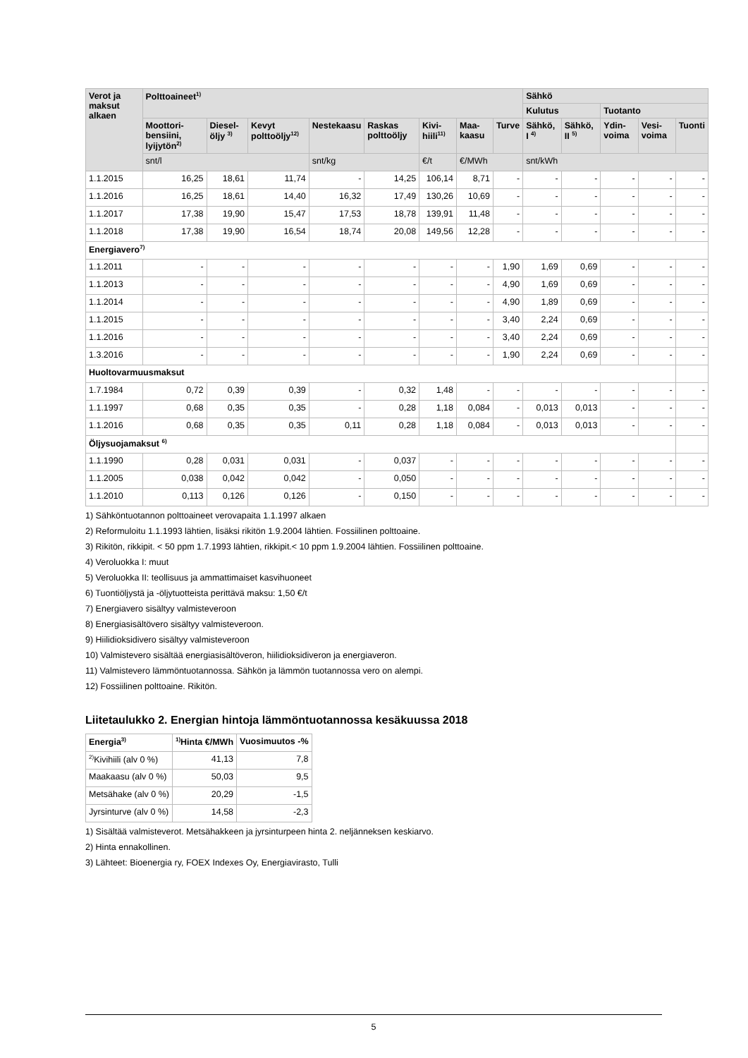| Verot ja maksut alkaen | Polttoaineet<sup>1)</sup> | | | | | | | | Sähkö | | | | |
| --- | --- | --- | --- | --- | --- | --- | --- | --- | --- | --- | --- | --- | --- |
| | | | | | | | | | Kulutus | | Tuotanto | | |
| | Moottori-bensiini, lyijytön<sup>2)</sup> | Diesel-öljy <sup>3)</sup> | Kevyt polttoöljy<sup>12)</sup> | Nestekaasu | Raskas polttoöljy | Kivi-hiili<sup>11)</sup> | Maa-kaasu | Turve | Sähkö, I <sup>4)</sup> | Sähkö, II <sup>5)</sup> | Ydin-voima | Vesi-voima | Tuonti |
| | snt/l | | | snt/kg | | €/t | €/MWh | | snt/kWh | | | | |
| 1.1.2015 | 16,25 | 18,61 | 11,74 | - | 14,25 | 106,14 | 8,71 | - | - | - | - | - | - |
| 1.1.2016 | 16,25 | 18,61 | 14,40 | 16,32 | 17,49 | 130,26 | 10,69 | - | - | - | - | - | - |
| 1.1.2017 | 17,38 | 19,90 | 15,47 | 17,53 | 18,78 | 139,91 | 11,48 | - | - | - | - | - | - |
| 1.1.2018 | 17,38 | 19,90 | 16,54 | 18,74 | 20,08 | 149,56 | 12,28 | - | - | - | - | - | - |
| Energiavero<sup>7)</sup> | | | | | | | | | | | | | |
| 1.1.2011 | - | - | - | - | - | - | - | 1,90 | 1,69 | 0,69 | - | - | - |
| 1.1.2013 | - | - | - | - | - | - | - | 4,90 | 1,69 | 0,69 | - | - | - |
| 1.1.2014 | - | - | - | - | - | - | - | 4,90 | 1,89 | 0,69 | - | - | - |
| 1.1.2015 | - | - | - | - | - | - | - | 3,40 | 2,24 | 0,69 | - | - | - |
| 1.1.2016 | - | - | - | - | - | - | - | 3,40 | 2,24 | 0,69 | - | - | - |
| 1.3.2016 | - | - | - | - | - | - | - | 1,90 | 2,24 | 0,69 | - | - | - |
| Huoltovarmuusmaksut | | | | | | | | | | | | | |
| 1.7.1984 | 0,72 | 0,39 | 0,39 | - | 0,32 | 1,48 | - | - | - | - | - | - | - |
| 1.1.1997 | 0,68 | 0,35 | 0,35 | - | 0,28 | 1,18 | 0,084 | - | 0,013 | 0,013 | - | - | - |
| 1.1.2016 | 0,68 | 0,35 | 0,35 | 0,11 | 0,28 | 1,18 | 0,084 | - | 0,013 | 0,013 | - | - | - |
| Öljysuojamaksut <sup>6)</sup> | | | | | | | | | | | | | |
| 1.1.1990 | 0,28 | 0,031 | 0,031 | - | 0,037 | - | - | - | - | - | - | - | - |
| 1.1.2005 | 0,038 | 0,042 | 0,042 | - | 0,050 | - | - | - | - | - | - | - | - |
| 1.1.2010 | 0,113 | 0,126 | 0,126 | - | 0,150 | - | - | - | - | - | - | - | - |
1) Sähköntuotannon polttoaineet verovapaita 1.1.1997 alkaen
2) Reformuloitu 1.1.1993 lähtien, lisäksi rikitön 1.9.2004 lähtien. Fossiilinen polttoaine.
3) Rikitön, rikkipit. < 50 ppm 1.7.1993 lähtien, rikkipit.< 10 ppm 1.9.2004 lähtien. Fossiilinen polttoaine.
4) Veroluokka I: muut
5) Veroluokka II: teollisuus ja ammattimaiset kasvihuoneet
6) Tuontiöljystä ja -öljytuotteista perittävä maksu: 1,50 €/t
7) Energiavero sisältyy valmisteveroon
8) Energiasisältövero sisältyy valmisteveroon.
9) Hiilidioksidivero sisältyy valmisteveroon
10) Valmistevero sisältää energiasisältöveron, hiilidioksidiveron ja energiaveron.
11) Valmistevero lämmöntuotannossa. Sähkön ja lämmön tuotannossa vero on alempi.
12) Fossiilinen polttoaine. Rikitön.
Liitetaulukko 2. Energian hintoja lämmöntuotannossa kesäkuussa 2018
| Energia<sup>3)</sup> | <sup>1)</sup> Hinta €/MWh | Vuosimuutos -% |
| <sup>2)</sup> Kivihiili (alv 0 %) | 41,13 | 7,8 |
| Maakaasu (alv 0 %) | 50,03 | 9,5 |
| Metsähake (alv 0 %) | 20,29 | -1,5 |
| Jyrsinturve (alv 0 %) | 14,58 | -2,3 |
1) Sisältää valmisteverot. Metsähakkeen ja jyrsinturpeen hinta 2. neljänneksen keskiarvo.
2) Hinta ennakollinen.
3) Lähteet: Bioenergia ry, FOEX Indexes Oy, Energiavirasto, Tulli
5